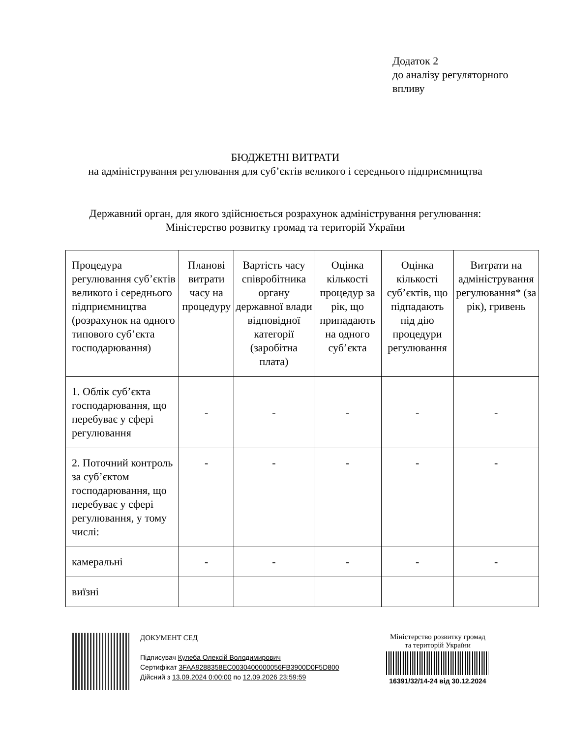Додаток 2
до аналізу регуляторного
впливу
БЮДЖЕТНІ ВИТРАТИ
на адміністрування регулювання для суб’єктів великого і середнього підприємництва
Державний орган, для якого здійснюється розрахунок адміністрування регулювання:
Міністерство розвитку громад та територій України
| Процедура регулювання суб’єктів великого і середнього підприємництва (розрахунок на одного типового суб’єкта господарювання) | Планові витрати часу на процедуру | Вартість часу співробітника органу державної влади відповідної категорії (заробітна плата) | Оцінка кількості процедур за рік, що припадають на одного суб’єкта | Оцінка кількості суб’єктів, що підпадають під дію процедури регулювання | Витрати на адміністрування регулювання* (за рік), гривень |
| --- | --- | --- | --- | --- | --- |
| 1. Облік суб’єкта господарювання, що перебуває у сфері регулювання | - | - | - | - | - |
| 2. Поточний контроль за суб’єктом господарювання, що перебуває у сфері регулювання, у тому числі: | - | - | - | - | - |
| камеральні | - | - | - | - | - |
| виїзні | | | | | |
ДОКУМЕНТ СЕД
Підписувач Кулеба Олексій Володимирович
Сертифікат 3FAA9288358EC0030400000056FB3900D0F5D800
Дійсний з 13.09.2024 0:00:00 по 12.09.2026 23:59:59
Міністерство розвитку громад
та територій України
16391/32/14-24 від 30.12.2024